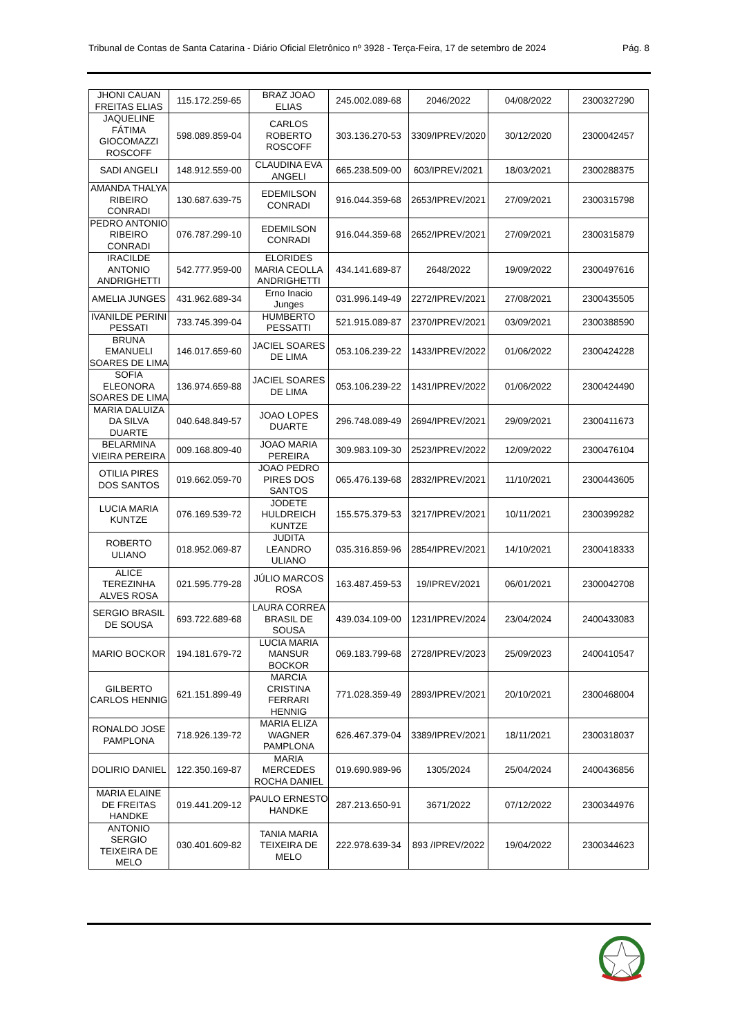Tribunal de Contas de Santa Catarina - Diário Oficial Eletrônico nº 3928 - Terça-Feira, 17 de setembro de 2024 Pág. 8
| JHONI CAUAN FREITAS ELIAS | 115.172.259-65 | BRAZ JOAO ELIAS | 245.002.089-68 | 2046/2022 | 04/08/2022 | 2300327290 |
| JAQUELINE FÁTIMA GIOCOMAZZI ROSCOFF | 598.089.859-04 | CARLOS ROBERTO ROSCOFF | 303.136.270-53 | 3309/IPREV/2020 | 30/12/2020 | 2300042457 |
| SADI ANGELI | 148.912.559-00 | CLAUDINA EVA ANGELI | 665.238.509-00 | 603/IPREV/2021 | 18/03/2021 | 2300288375 |
| AMANDA THALYA RIBEIRO CONRADI | 130.687.639-75 | EDEMILSON CONRADI | 916.044.359-68 | 2653/IPREV/2021 | 27/09/2021 | 2300315798 |
| PEDRO ANTONIO RIBEIRO CONRADI | 076.787.299-10 | EDEMILSON CONRADI | 916.044.359-68 | 2652/IPREV/2021 | 27/09/2021 | 2300315879 |
| IRACILDE ANTONIO ANDRIGHETTI | 542.777.959-00 | ELORIDES MARIA CEOLLA ANDRIGHETTI | 434.141.689-87 | 2648/2022 | 19/09/2022 | 2300497616 |
| AMELIA JUNGES | 431.962.689-34 | Erno Inacio Junges | 031.996.149-49 | 2272/IPREV/2021 | 27/08/2021 | 2300435505 |
| IVANILDE PERINI PESSATI | 733.745.399-04 | HUMBERTO PESSATTI | 521.915.089-87 | 2370/IPREV/2021 | 03/09/2021 | 2300388590 |
| BRUNA EMANUELI SOARES DE LIMA | 146.017.659-60 | JACIEL SOARES DE LIMA | 053.106.239-22 | 1433/IPREV/2022 | 01/06/2022 | 2300424228 |
| SOFIA ELEONORA SOARES DE LIMA | 136.974.659-88 | JACIEL SOARES DE LIMA | 053.106.239-22 | 1431/IPREV/2022 | 01/06/2022 | 2300424490 |
| MARIA DALUIZA DA SILVA DUARTE | 040.648.849-57 | JOAO LOPES DUARTE | 296.748.089-49 | 2694/IPREV/2021 | 29/09/2021 | 2300411673 |
| BELARMINA VIEIRA PEREIRA | 009.168.809-40 | JOAO MARIA PEREIRA | 309.983.109-30 | 2523/IPREV/2022 | 12/09/2022 | 2300476104 |
| OTILIA PIRES DOS SANTOS | 019.662.059-70 | JOAO PEDRO PIRES DOS SANTOS | 065.476.139-68 | 2832/IPREV/2021 | 11/10/2021 | 2300443605 |
| LUCIA MARIA KUNTZE | 076.169.539-72 | JODETE HULDREICH KUNTZE | 155.575.379-53 | 3217/IPREV/2021 | 10/11/2021 | 2300399282 |
| ROBERTO ULIANO | 018.952.069-87 | JUDITA LEANDRO ULIANO | 035.316.859-96 | 2854/IPREV/2021 | 14/10/2021 | 2300418333 |
| ALICE TEREZINHA ALVES ROSA | 021.595.779-28 | JÚLIO MARCOS ROSA | 163.487.459-53 | 19/IPREV/2021 | 06/01/2021 | 2300042708 |
| SERGIO BRASIL DE SOUSA | 693.722.689-68 | LAURA CORREA BRASIL DE SOUSA | 439.034.109-00 | 1231/IPREV/2024 | 23/04/2024 | 2400433083 |
| MARIO BOCKOR | 194.181.679-72 | LUCIA MARIA MANSUR BOCKOR | 069.183.799-68 | 2728/IPREV/2023 | 25/09/2023 | 2400410547 |
| GILBERTO CARLOS HENNIG | 621.151.899-49 | MARCIA CRISTINA FERRARI HENNIG | 771.028.359-49 | 2893/IPREV/2021 | 20/10/2021 | 2300468004 |
| RONALDO JOSE PAMPLONA | 718.926.139-72 | MARIA ELIZA WAGNER PAMPLONA | 626.467.379-04 | 3389/IPREV/2021 | 18/11/2021 | 2300318037 |
| DOLIRIO DANIEL | 122.350.169-87 | MARIA MERCEDES ROCHA DANIEL | 019.690.989-96 | 1305/2024 | 25/04/2024 | 2400436856 |
| MARIA ELAINE DE FREITAS HANDKE | 019.441.209-12 | PAULO ERNESTO HANDKE | 287.213.650-91 | 3671/2022 | 07/12/2022 | 2300344976 |
| ANTONIO SERGIO TEIXEIRA DE MELO | 030.401.609-82 | TANIA MARIA TEIXEIRA DE MELO | 222.978.639-34 | 893 /IPREV/2022 | 19/04/2022 | 2300344623 |